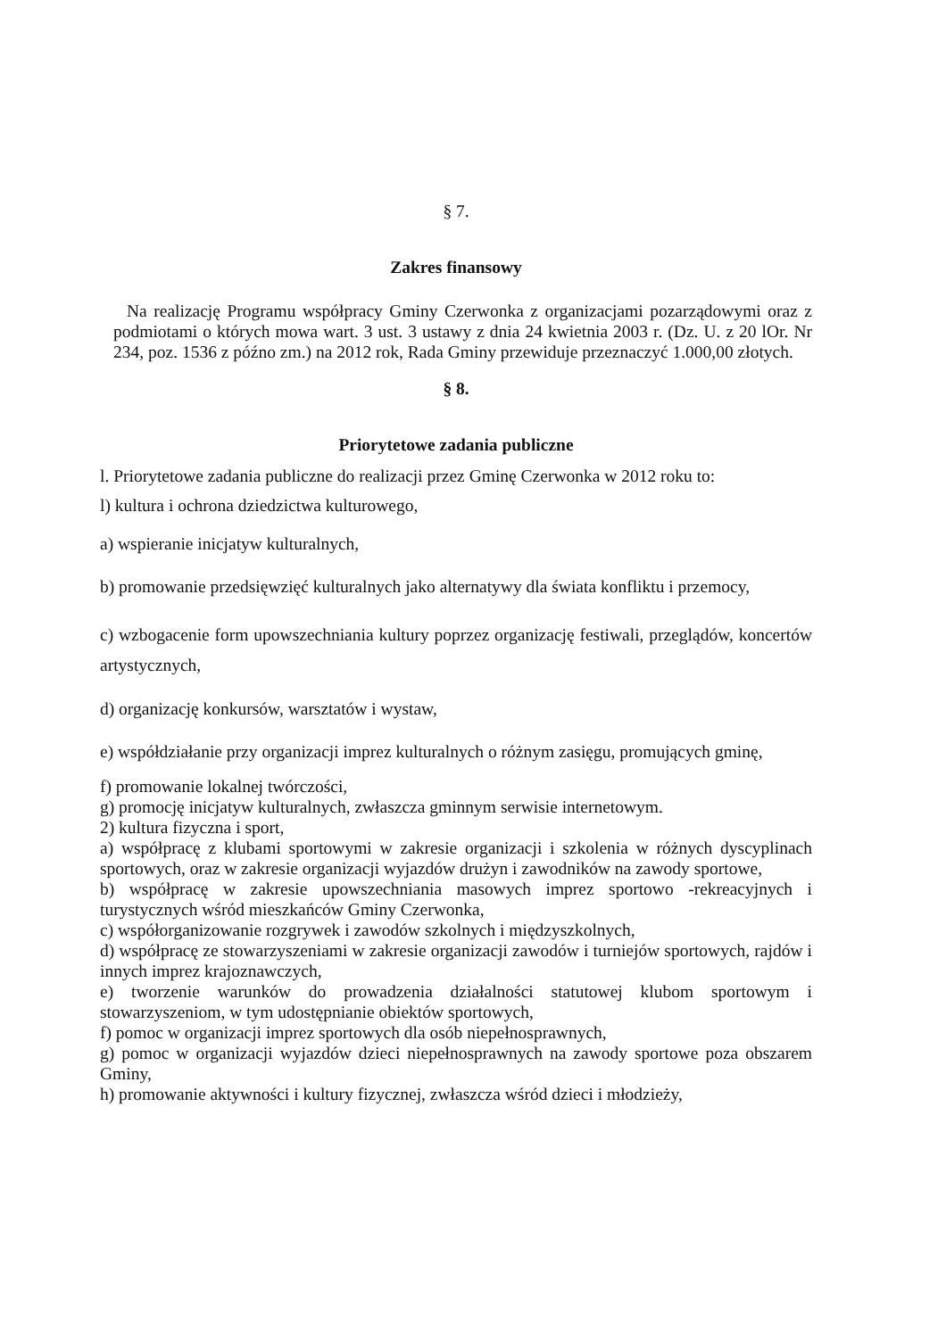§ 7.
Zakres finansowy
Na realizację Programu współpracy Gminy Czerwonka z organizacjami pozarządowymi oraz z podmiotami o których mowa wart. 3 ust. 3 ustawy z dnia 24 kwietnia 2003 r. (Dz. U. z 20 lOr. Nr 234, poz. 1536 z późno zm.) na 2012 rok, Rada Gminy przewiduje przeznaczyć 1.000,00 złotych.
§ 8.
Priorytetowe zadania publiczne
l. Priorytetowe zadania publiczne do realizacji przez Gminę Czerwonka w 2012 roku to:
l) kultura i ochrona dziedzictwa kulturowego,
a) wspieranie inicjatyw kulturalnych,
b) promowanie przedsięwzięć kulturalnych jako alternatywy dla świata konfliktu i przemocy,
c) wzbogacenie form upowszechniania kultury poprzez organizację festiwali, przeglądów, koncertów artystycznych,
d) organizację konkursów, warsztatów i wystaw,
e) współdziałanie przy organizacji imprez kulturalnych o różnym zasięgu, promujących gminę,
f) promowanie lokalnej twórczości,
g) promocję inicjatyw kulturalnych, zwłaszcza gminnym serwisie internetowym.
2) kultura fizyczna i sport,
a) współpracę z klubami sportowymi w zakresie organizacji i szkolenia w różnych dyscyplinach sportowych, oraz w zakresie organizacji wyjazdów drużyn i zawodników na zawody sportowe,
b) współpracę w zakresie upowszechniania masowych imprez sportowo -rekreacyjnych i turystycznych wśród mieszkańców Gminy Czerwonka,
c) współorganizowanie rozgrywek i zawodów szkolnych i międzyszkolnych,
d) współpracę ze stowarzyszeniami w zakresie organizacji zawodów i turniejów sportowych, rajdów i innych imprez krajoznawczych,
e) tworzenie warunków do prowadzenia działalności statutowej klubom sportowym i stowarzyszeniom, w tym udostępnianie obiektów sportowych,
f) pomoc w organizacji imprez sportowych dla osób niepełnosprawnych,
g) pomoc w organizacji wyjazdów dzieci niepełnosprawnych na zawody sportowe poza obszarem Gminy,
h) promowanie aktywności i kultury fizycznej, zwłaszcza wśród dzieci i młodzieży,